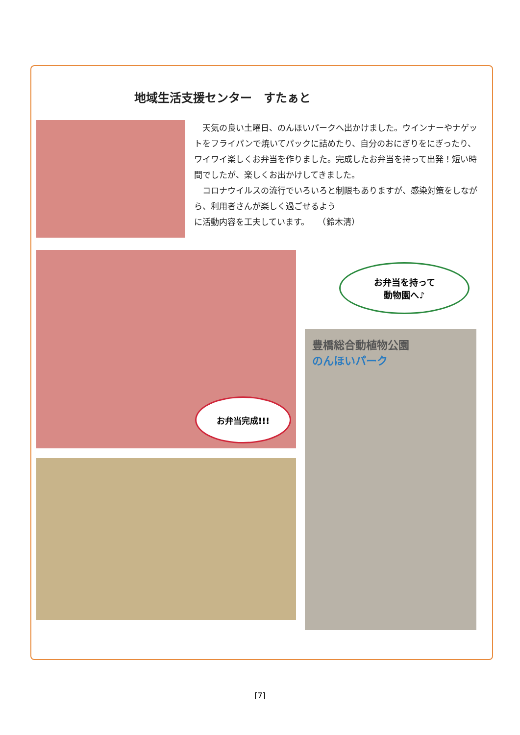地域生活支援センター　すたぁと
　天気の良い土曜日、のんほいパークへ出かけました。ウインナーやナゲットをフライパンで焼いてパックに詰めたり、自分のおにぎりをにぎったり、ワイワイ楽しくお弁当を作りました。完成したお弁当を持って出発！短い時間でしたが、楽しくお出かけしてきました。
　コロナウイルスの流行でいろいろと制限もありますが、感染対策をしながら、利用者さんが楽しく過ごせるよう
に活動内容を工夫しています。　　（鈴木清）
お弁当完成!!!
お弁当を持って
動物園へ♪
豊橋総合動植物公園
のんほいパーク
[7]